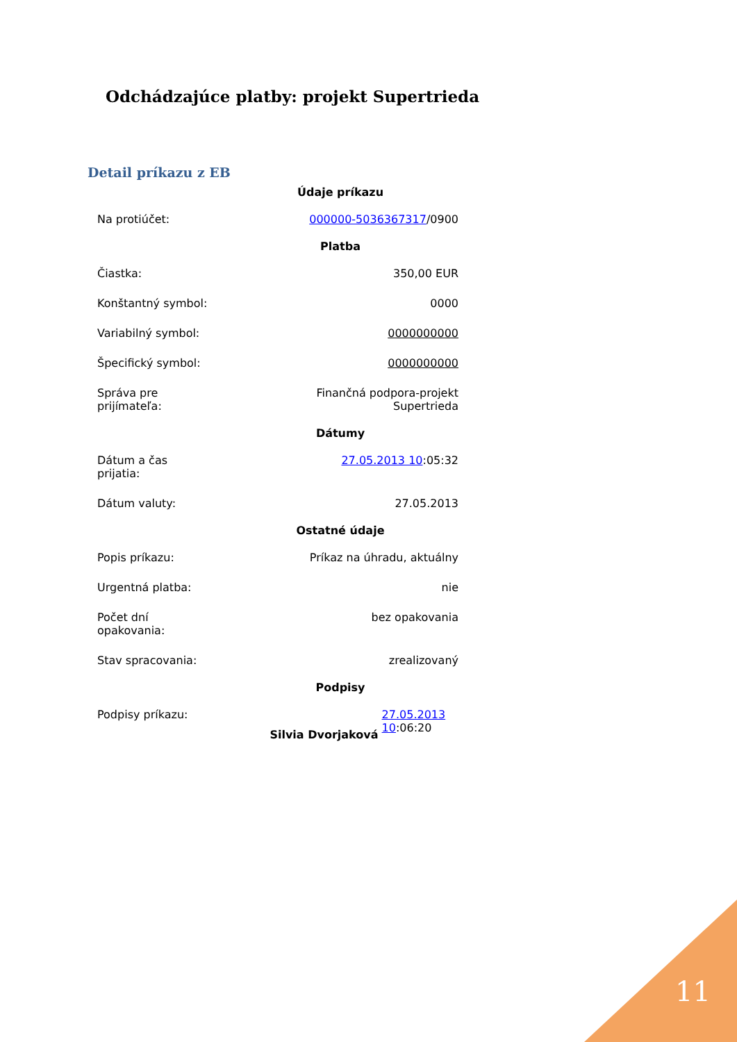Odchádzajúce platby: projekt Supertrieda
Detail príkazu z EB
| Údaje príkazu | |
| --- | --- |
| Na protiúčet: | 000000-5036367317 /0900 |
| Platba | |
| Čiastka: | 350,00 EUR |
| Konštantný symbol: | 0000 |
| Variabilný symbol: | 0000000000 |
| Špecifický symbol: | 0000000000 |
| Správa pre prijímateľa: | Finančná podpora-projekt Supertrieda |
| Dátumy | |
| Dátum a čas prijatia: | 27.05.2013 10 :05:32 |
| Dátum valuty: | 27.05.2013 |
| Ostatné údaje | |
| Popis príkazu: | Príkaz na úhradu, aktuálny |
| Urgentná platba: | nie |
| Počet dní opakovania: | bez opakovania |
| Stav spracovania: | zrealizovaný |
| Podpisy | |
| Podpisy príkazu: | Silvia Dvorjaková 27.05.2013 10 :06:20 |
11